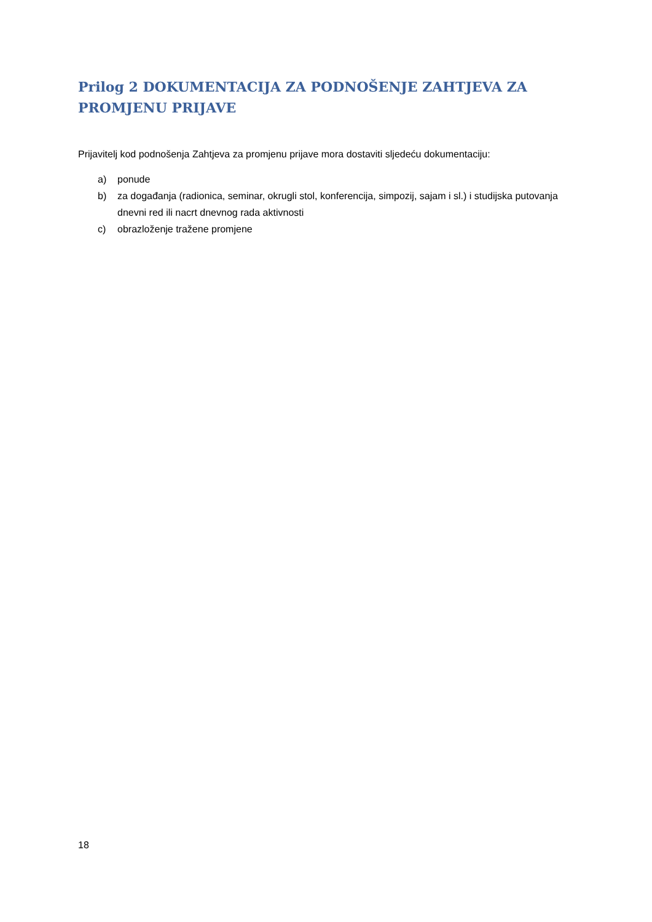Prilog 2 DOKUMENTACIJA ZA PODNOŠENJE ZAHTJEVA ZA PROMJENU PRIJAVE
Prijavitelj kod podnošenja Zahtjeva za promjenu prijave mora dostaviti sljedeću dokumentaciju:
a) ponude
b) za događanja (radionica, seminar, okrugli stol, konferencija, simpozij, sajam i sl.) i studijska putovanja dnevni red ili nacrt dnevnog rada aktivnosti
c) obrazloženje tražene promjene
18